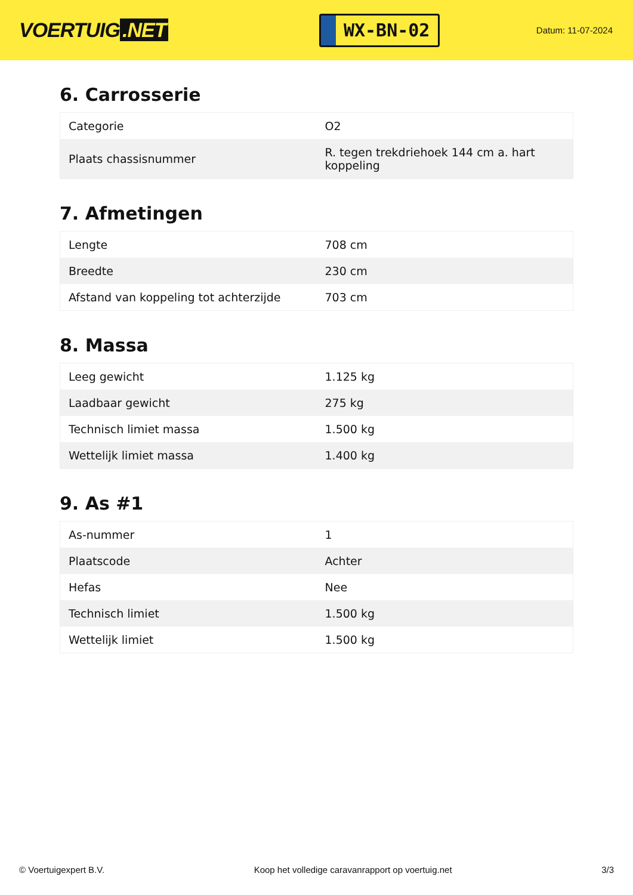VOERTUIG.NET
WX-BN-02
Datum: 11-07-2024
6. Carrosserie
| Categorie | O2 |
| Plaats chassisnummer | R. tegen trekdriehoek 144 cm a. hart koppeling |
7. Afmetingen
| Lengte | 708 cm |
| Breedte | 230 cm |
| Afstand van koppeling tot achterzijde | 703 cm |
8. Massa
| Leeg gewicht | 1.125 kg |
| Laadbaar gewicht | 275 kg |
| Technisch limiet massa | 1.500 kg |
| Wettelijk limiet massa | 1.400 kg |
9. As #1
| As-nummer | 1 |
| Plaatscode | Achter |
| Hefas | Nee |
| Technisch limiet | 1.500 kg |
| Wettelijk limiet | 1.500 kg |
© Voertuigexpert B.V. Koop het volledige caravanrapport op voertuig.net 3/3